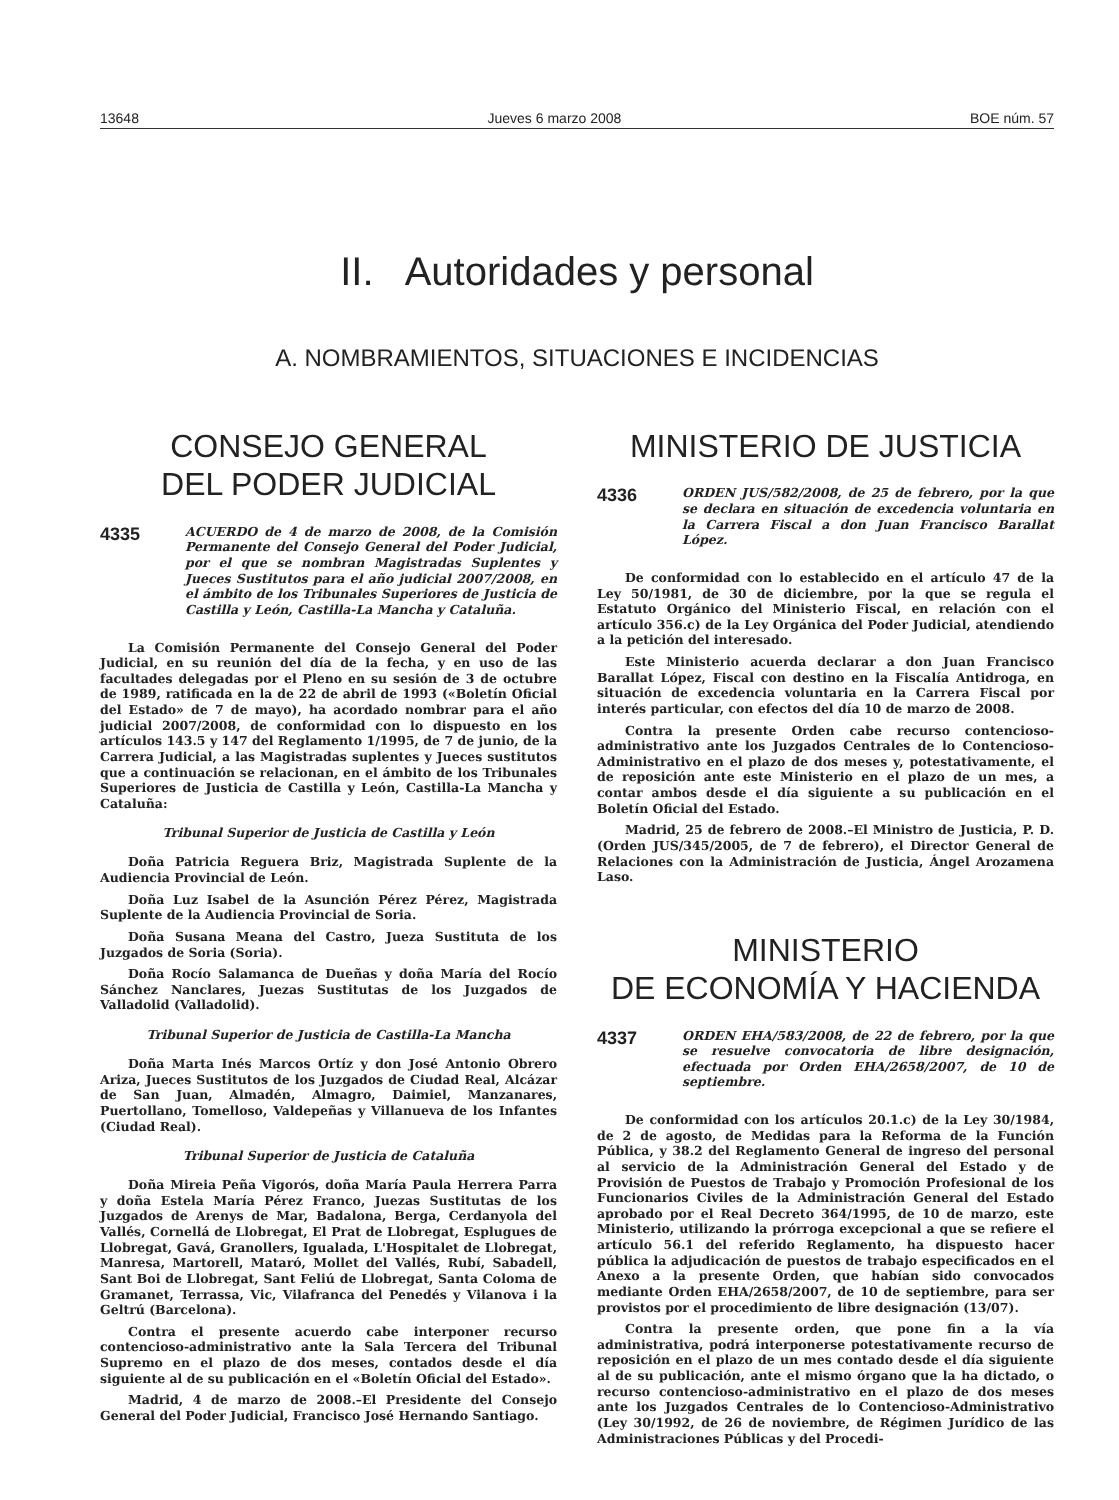13648 Jueves 6 marzo 2008 BOE núm. 57
II. Autoridades y personal
A. NOMBRAMIENTOS, SITUACIONES E INCIDENCIAS
CONSEJO GENERAL
DEL PODER JUDICIAL
4335
ACUERDO de 4 de marzo de 2008, de la Comisión Permanente del Consejo General del Poder Judicial, por el que se nombran Magistradas Suplentes y Jueces Sustitutos para el año judicial 2007/2008, en el ámbito de los Tribunales Superiores de Justicia de Castilla y León, Castilla-La Mancha y Cataluña.
La Comisión Permanente del Consejo General del Poder Judicial, en su reunión del día de la fecha, y en uso de las facultades delegadas por el Pleno en su sesión de 3 de octubre de 1989, ratificada en la de 22 de abril de 1993 («Boletín Oficial del Estado» de 7 de mayo), ha acordado nombrar para el año judicial 2007/2008, de conformidad con lo dispuesto en los artículos 143.5 y 147 del Reglamento 1/1995, de 7 de junio, de la Carrera Judicial, a las Magistradas suplentes y Jueces sustitutos que a continuación se relacionan, en el ámbito de los Tribunales Superiores de Justicia de Castilla y León, Castilla-La Mancha y Cataluña:
Tribunal Superior de Justicia de Castilla y León
Doña Patricia Reguera Briz, Magistrada Suplente de la Audiencia Provincial de León.
Doña Luz Isabel de la Asunción Pérez Pérez, Magistrada Suplente de la Audiencia Provincial de Soria.
Doña Susana Meana del Castro, Jueza Sustituta de los Juzgados de Soria (Soria).
Doña Rocío Salamanca de Dueñas y doña María del Rocío Sánchez Nanclares, Juezas Sustitutas de los Juzgados de Valladolid (Valladolid).
Tribunal Superior de Justicia de Castilla-La Mancha
Doña Marta Inés Marcos Ortíz y don José Antonio Obrero Ariza, Jueces Sustitutos de los Juzgados de Ciudad Real, Alcázar de San Juan, Almadén, Almagro, Daimiel, Manzanares, Puertollano, Tomelloso, Valdepeñas y Villanueva de los Infantes (Ciudad Real).
Tribunal Superior de Justicia de Cataluña
Doña Mireia Peña Vigorós, doña María Paula Herrera Parra y doña Estela María Pérez Franco, Juezas Sustitutas de los Juzgados de Arenys de Mar, Badalona, Berga, Cerdanyola del Vallés, Cornellá de Llobregat, El Prat de Llobregat, Esplugues de Llobregat, Gavá, Granollers, Igualada, L'Hospitalet de Llobregat, Manresa, Martorell, Mataró, Mollet del Vallés, Rubí, Sabadell, Sant Boi de Llobregat, Sant Feliú de Llobregat, Santa Coloma de Gramanet, Terrassa, Vic, Vilafranca del Penedés y Vilanova i la Geltrú (Barcelona).
Contra el presente acuerdo cabe interponer recurso contencioso-administrativo ante la Sala Tercera del Tribunal Supremo en el plazo de dos meses, contados desde el día siguiente al de su publicación en el «Boletín Oficial del Estado».
Madrid, 4 de marzo de 2008.–El Presidente del Consejo General del Poder Judicial, Francisco José Hernando Santiago.
MINISTERIO DE JUSTICIA
4336
ORDEN JUS/582/2008, de 25 de febrero, por la que se declara en situación de excedencia voluntaria en la Carrera Fiscal a don Juan Francisco Barallat López.
De conformidad con lo establecido en el artículo 47 de la Ley 50/1981, de 30 de diciembre, por la que se regula el Estatuto Orgánico del Ministerio Fiscal, en relación con el artículo 356.c) de la Ley Orgánica del Poder Judicial, atendiendo a la petición del interesado.
Este Ministerio acuerda declarar a don Juan Francisco Barallat López, Fiscal con destino en la Fiscalía Antidroga, en situación de excedencia voluntaria en la Carrera Fiscal por interés particular, con efectos del día 10 de marzo de 2008.
Contra la presente Orden cabe recurso contencioso-administrativo ante los Juzgados Centrales de lo Contencioso-Administrativo en el plazo de dos meses y, potestativamente, el de reposición ante este Ministerio en el plazo de un mes, a contar ambos desde el día siguiente a su publicación en el Boletín Oficial del Estado.
Madrid, 25 de febrero de 2008.–El Ministro de Justicia, P. D. (Orden JUS/345/2005, de 7 de febrero), el Director General de Relaciones con la Administración de Justicia, Ángel Arozamena Laso.
MINISTERIO
DE ECONOMÍA Y HACIENDA
4337
ORDEN EHA/583/2008, de 22 de febrero, por la que se resuelve convocatoria de libre designación, efectuada por Orden EHA/2658/2007, de 10 de septiembre.
De conformidad con los artículos 20.1.c) de la Ley 30/1984, de 2 de agosto, de Medidas para la Reforma de la Función Pública, y 38.2 del Reglamento General de ingreso del personal al servicio de la Administración General del Estado y de Provisión de Puestos de Trabajo y Promoción Profesional de los Funcionarios Civiles de la Administración General del Estado aprobado por el Real Decreto 364/1995, de 10 de marzo, este Ministerio, utilizando la prórroga excepcional a que se refiere el artículo 56.1 del referido Reglamento, ha dispuesto hacer pública la adjudicación de puestos de trabajo especificados en el Anexo a la presente Orden, que habían sido convocados mediante Orden EHA/2658/2007, de 10 de septiembre, para ser provistos por el procedimiento de libre designación (13/07).
Contra la presente orden, que pone fin a la vía administrativa, podrá interponerse potestativamente recurso de reposición en el plazo de un mes contado desde el día siguiente al de su publicación, ante el mismo órgano que la ha dictado, o recurso contencioso-administrativo en el plazo de dos meses ante los Juzgados Centrales de lo Contencioso-Administrativo (Ley 30/1992, de 26 de noviembre, de Régimen Jurídico de las Administraciones Públicas y del Procedi-